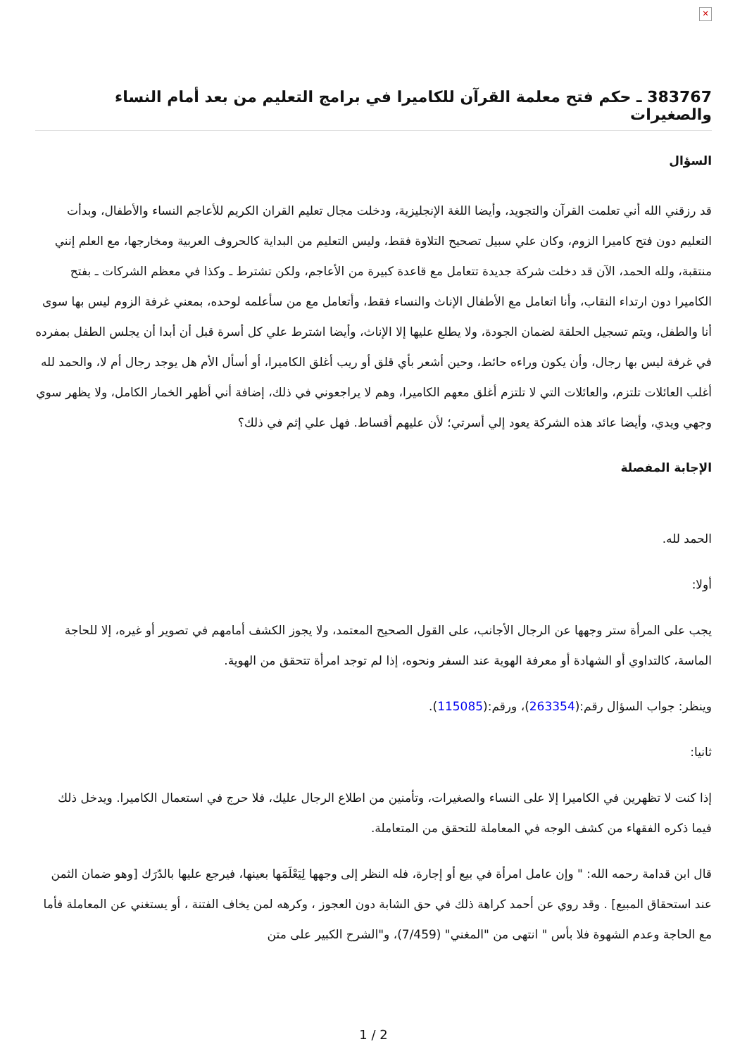✕
383767 ـ حكم فتح معلمة القرآن للكاميرا في برامج التعليم من بعد أمام النساء والصغيرات
السؤال
قد رزقني الله أني تعلمت القرآن والتجويد، وأيضا اللغة الإنجليزية، ودخلت مجال تعليم القران الكريم للأعاجم النساء والأطفال، وبدأت التعليم دون فتح كاميرا الزوم، وكان علي سبيل تصحيح التلاوة فقط، وليس التعليم من البداية كالحروف العربية ومخارجها، مع العلم إنني منتقبة، ولله الحمد، الآن قد دخلت شركة جديدة تتعامل مع قاعدة كبيرة من الأعاجم، ولكن تشترط ـ وكذا في معظم الشركات ـ بفتح الكاميرا دون ارتداء النقاب، وأنا اتعامل مع الأطفال الإناث والنساء فقط، وأتعامل مع من سأعلمه لوحده، بمعني غرفة الزوم ليس بها سوى أنا والطفل، ويتم تسجيل الحلقة لضمان الجودة، ولا يطلع عليها إلا الإناث، وأيضا اشترط علي كل أسرة قبل أن أبدا أن يجلس الطفل بمفرده في غرفة ليس بها رجال، وأن يكون وراءه حائط، وحين أشعر بأي قلق أو ريب أغلق الكاميرا، أو أسأل الأم هل يوجد رجال أم لا، والحمد لله أغلب العائلات تلتزم، والعائلات التي لا تلتزم أغلق معهم الكاميرا، وهم لا يراجعوني في ذلك، إضافة أني أظهر الخمار الكامل، ولا يظهر سوي وجهي ويدي، وأيضا عائد هذه الشركة يعود إلي أسرتي؛ لأن عليهم أقساط. فهل علي إثم في ذلك؟
الإجابة المفصلة
الحمد لله.
أولا:
يجب على المرأة ستر وجهها عن الرجال الأجانب، على القول الصحيح المعتمد، ولا يجوز الكشف أمامهم في تصوير أو غيره، إلا للحاجة الماسة، كالتداوي أو الشهادة أو معرفة الهوية عند السفر ونحوه، إذا لم توجد امرأة تتحقق من الهوية.
وينظر: جواب السؤال رقم:(263354)، ورقم:(115085).
ثانيا:
إذا كنت لا تظهرين في الكاميرا إلا على النساء والصغيرات، وتأمنين من اطلاع الرجال عليك، فلا حرج في استعمال الكاميرا. ويدخل ذلك فيما ذكره الفقهاء من كشف الوجه في المعاملة للتحقق من المتعاملة.
قال ابن قدامة رحمه الله: " وإن عامل امرأة في بيع أو إجارة، فله النظر إلى وجهها لِيَعْلَمَها بعينها، فيرجع عليها بالدّرَك [وهو ضمان الثمن عند استحقاق المبيع] . وقد روي عن أحمد كراهة ذلك في حق الشابة دون العجوز ، وكرهه لمن يخاف الفتنة ، أو يستغني عن المعاملة فأما مع الحاجة وعدم الشهوة فلا بأس " انتهى من "المغني" (7/459)، و"الشرح الكبير على متن
1 / 2